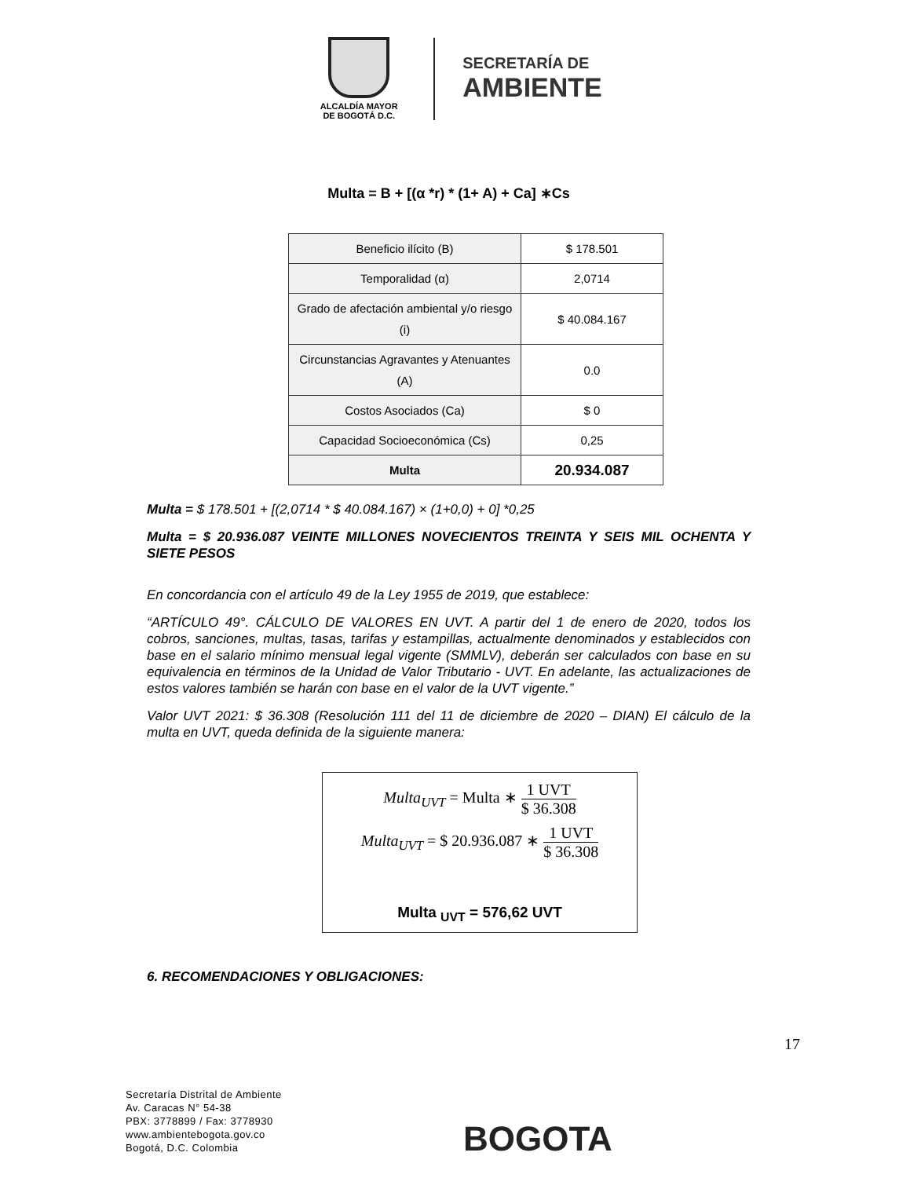ALCALDÍA MAYOR
DE BOGOTÁ D.C.
SECRETARÍA DE
AMBIENTE
Multa = B + [(α *r) * (1+ A) + Ca] ∗Cs
| Beneficio ilícito (B) | $ 178.501 |
| Temporalidad (α) | 2,0714 |
| Grado de afectación ambiental y/o riesgo (i) | $ 40.084.167 |
| Circunstancias Agravantes y Atenuantes (A) | 0.0 |
| Costos Asociados (Ca) | $ 0 |
| Capacidad Socioeconómica (Cs) | 0,25 |
| Multa | 20.934.087 |
Multa = $ 178.501 + [(2,0714 * $ 40.084.167) × (1+0,0) + 0] *0,25
Multa = $ 20.936.087 VEINTE MILLONES NOVECIENTOS TREINTA Y SEIS MIL OCHENTA Y SIETE PESOS
En concordancia con el artículo 49 de la Ley 1955 de 2019, que establece:
“ARTÍCULO 49°. CÁLCULO DE VALORES EN UVT. A partir del 1 de enero de 2020, todos los cobros, sanciones, multas, tasas, tarifas y estampillas, actualmente denominados y establecidos con base en el salario mínimo mensual legal vigente (SMMLV), deberán ser calculados con base en su equivalencia en términos de la Unidad de Valor Tributario - UVT. En adelante, las actualizaciones de estos valores también se harán con base en el valor de la UVT vigente.”
Valor UVT 2021: $ 36.308 (Resolución 111 del 11 de diciembre de 2020 – DIAN) El cálculo de la multa en UVT, queda definida de la siguiente manera:
Multa<sub>UVT</sub> = Multa ∗ 1 UVT $ 36.308
Multa<sub>UVT</sub> = $ 20.936.087 ∗ 1 UVT $ 36.308
Multa <sub>UVT</sub> = 576,62 UVT
6. RECOMENDACIONES Y OBLIGACIONES:
17
Secretaría Distrital de Ambiente
Av. Caracas N° 54-38
PBX: 3778899 / Fax: 3778930
www.ambientebogota.gov.co
Bogotá, D.C. Colombia
BOGOTA